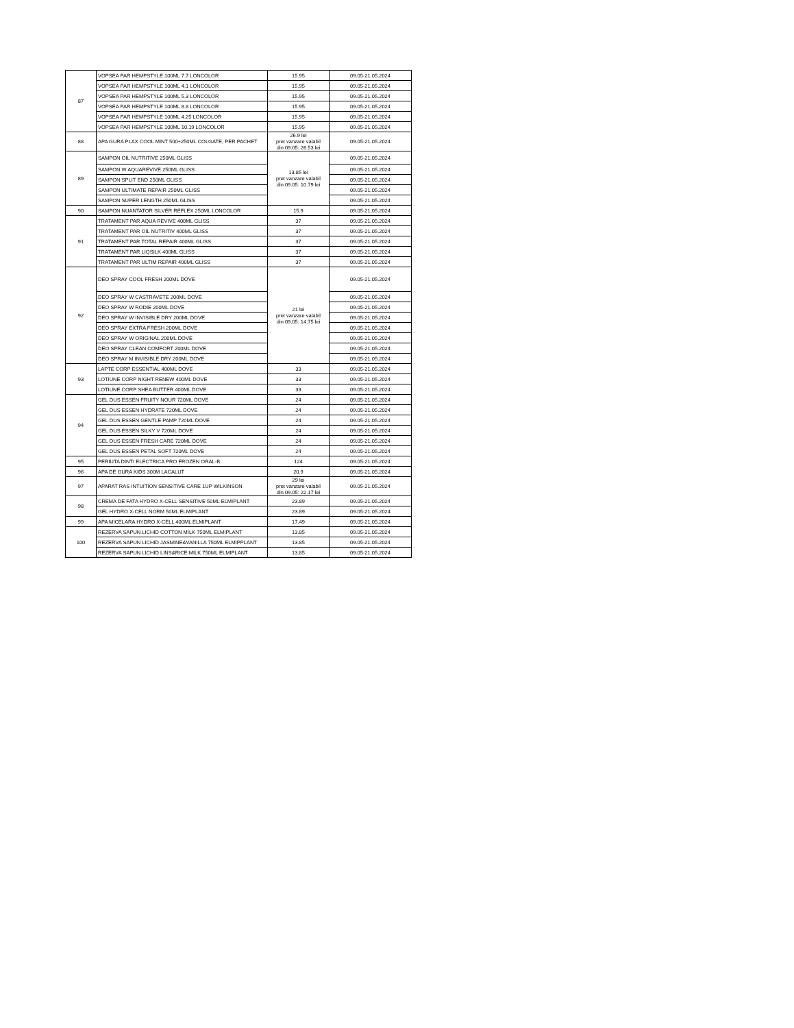| 87 | VOPSEA PAR HEMPSTYLE 100ML 7.7 LONCOLOR | 15.95 | 09.05-21.05.2024 |
| | VOPSEA PAR HEMPSTYLE 100ML 4.1 LONCOLOR | 15.95 | 09.05-21.05.2024 |
| | VOPSEA PAR HEMPSTYLE 100ML 5.3 LONCOLOR | 15.95 | 09.05-21.05.2024 |
| | VOPSEA PAR HEMPSTYLE 100ML 8.8 LONCOLOR | 15.95 | 09.05-21.05.2024 |
| | VOPSEA PAR HEMPSTYLE 100ML 4.25 LONCOLOR | 15.95 | 09.05-21.05.2024 |
| | VOPSEA PAR HEMPSTYLE 100ML 10.19 LONCOLOR | 15.95 | 09.05-21.05.2024 |
| 88 | APA GURA PLAX COOL MINT 500+250ML COLGATE, PER PACHET | 26.9 lei pret vanzare valabil din 09.05: 26.53 lei | 09.05-21.05.2024 |
| 89 | SAMPON OIL NUTRITIVE 250ML GLISS | 13.85 lei pret vanzare valabil din 09.05: 10.79 lei | 09.05-21.05.2024 |
| | SAMPON W AQUAREVIVE 250ML GLISS | | 09.05-21.05.2024 |
| | SAMPON SPLIT END 250ML GLISS | | 09.05-21.05.2024 |
| | SAMPON ULTIMATE REPAIR 250ML GLISS | | 09.05-21.05.2024 |
| | SAMPON SUPER LENGTH 250ML GLISS | | 09.05-21.05.2024 |
| 90 | SAMPON NUANTATOR SILVER REFLEX 250ML LONCOLOR | 15.9 | 09.05-21.05.2024 |
| 91 | TRATAMENT PAR AQUA REVIVE 400ML GLISS | 37 | 09.05-21.05.2024 |
| | TRATAMENT PAR OIL NUTRITIV 400ML GLISS | 37 | 09.05-21.05.2024 |
| | TRATAMENT PAR TOTAL REPAIR 400ML GLISS | 37 | 09.05-21.05.2024 |
| | TRATAMENT PAR LIQSILK 400ML GLISS | 37 | 09.05-21.05.2024 |
| | TRATAMENT PAR ULTIM REPAIR 400ML GLISS | 37 | 09.05-21.05.2024 |
| 92 | DEO SPRAY COOL FRESH 200ML DOVE | 21 lei pret vanzare valabil din 09.05: 14.75 lei | 09.05-21.05.2024 |
| | DEO SPRAY W CASTRAVETE 200ML DOVE | | 09.05-21.05.2024 |
| | DEO SPRAY W RODIE 200ML DOVE | | 09.05-21.05.2024 |
| | DEO SPRAY W INVISIBLE DRY 200ML DOVE | | 09.05-21.05.2024 |
| | DEO SPRAY EXTRA FRESH 200ML DOVE | | 09.05-21.05.2024 |
| | DEO SPRAY W ORIGINAL 200ML DOVE | | 09.05-21.05.2024 |
| | DEO SPRAY CLEAN COMFORT 200ML DOVE | | 09.05-21.05.2024 |
| | DEO SPRAY M INVISIBLE DRY 200ML DOVE | | 09.05-21.05.2024 |
| 93 | LAPTE CORP ESSENTIAL 400ML DOVE | 33 | 09.05-21.05.2024 |
| | LOTIUNE CORP NIGHT RENEW 400ML DOVE | 33 | 09.05-21.05.2024 |
| | LOTIUNE CORP SHEA BUTTER 400ML DOVE | 33 | 09.05-21.05.2024 |
| 94 | GEL DUS ESSEN FRUITY NOUR 720ML DOVE | 24 | 09.05-21.05.2024 |
| | GEL DUS ESSEN HYDRATE 720ML DOVE | 24 | 09.05-21.05.2024 |
| | GEL DUS ESSEN GENTLE PAMP 720ML DOVE | 24 | 09.05-21.05.2024 |
| | GEL DUS ESSEN SILKY V 720ML DOVE | 24 | 09.05-21.05.2024 |
| | GEL DUS ESSEN FRESH CARE 720ML DOVE | 24 | 09.05-21.05.2024 |
| | GEL DUS ESSEN PETAL SOFT 720ML DOVE | 24 | 09.05-21.05.2024 |
| 95 | PERIUTA DINTI ELECTRICA PRO FROZEN ORAL-B | 124 | 09.05-21.05.2024 |
| 96 | APA DE GURA KIDS 300M LACALUT | 20.9 | 09.05-21.05.2024 |
| 97 | APARAT RAS INTUITION SENSITIVE CARE 1UP WILKINSON | 29 lei pret vanzare valabil din 09.05: 22.17 lei | 09.05-21.05.2024 |
| 98 | CREMA DE FATA HYDRO X-CELL SENSITIVE 50ML ELMIPLANT | 23.89 | 09.05-21.05.2024 |
| | GEL HYDRO X-CELL NORM 50ML ELMIPLANT | 23.89 | 09.05-21.05.2024 |
| 99 | APA MICELARA HYDRO X-CELL 400ML ELMIPLANT | 17.49 | 09.05-21.05.2024 |
| 100 | REZERVA SAPUN LICHID COTTON MILK 750ML ELMIPLANT | 13.85 | 09.05-21.05.2024 |
| | REZERVA SAPUN LICHID JASMINE&VANILLA 750ML ELMIPPLANT | 13.85 | 09.05-21.05.2024 |
| | REZERVA SAPUN LICHID LINS&RICE MILK 750ML ELMIPLANT | 13.85 | 09.05-21.05.2024 |